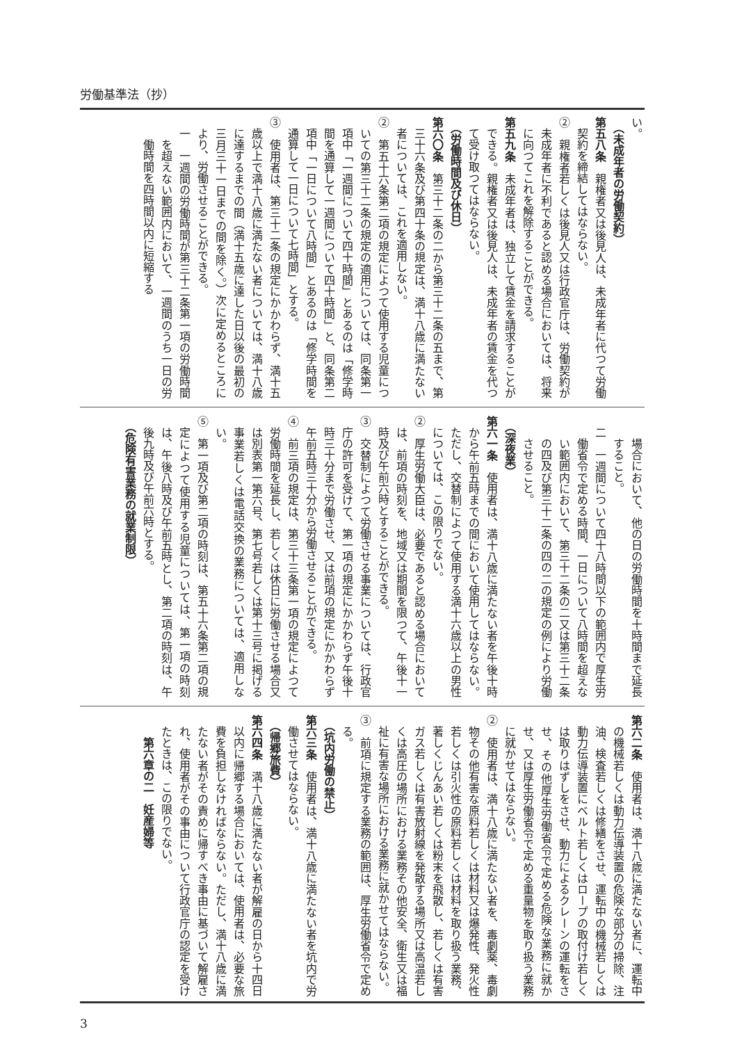労働基準法（抄）
い。
（未成年者の労働契約）
第五八条　親権者又は後見人は、未成年者に代つて労働契約を締結してはならない。
②　親権者若しくは後見人又は行政官庁は、労働契約が未成年者に不利であると認める場合においては、将来に向つてこれを解除することができる。
第五九条　未成年者は、独立して賃金を請求することができる。親権者又は後見人は、未成年者の賃金を代つて受け取つてはならない。
（労働時間及び休日）
第六〇条　第三十二条の二から第三十二条の五まで、第三十六条及び第四十条の規定は、満十八歳に満たない者については、これを適用しない。
②　第五十六条第二項の規定によつて使用する児童についての第三十二条の規定の適用については、同条第一項中「一週間について四十時間」とあるのは「修学時間を通算して一週間について四十時間」と、同条第二項中「一日について八時間」とあるのは「修学時間を通算して一日について七時間」とする。
③　使用者は、第三十二条の規定にかかわらず、満十五歳以上で満十八歳に満たない者については、満十八歳に達するまでの間（満十五歳に達した日以後の最初の三月三十一日までの間を除く。）次に定めるところにより、労働させることができる。
一　一週間の労働時間が第三十二条第一項の労働時間を超えない範囲内において、一週間のうち一日の労働時間を四時間以内に短縮する
場合において、他の日の労働時間を十時間まで延長すること。
二　一週間について四十八時間以下の範囲内で厚生労働省令で定める時間、一日について八時間を超えない範囲内において、第三十二条の二又は第三十二条の四及び第三十二条の四の二の規定の例により労働させること。
（深夜業）
第六一条　使用者は、満十八歳に満たない者を午後十時から午前五時までの間において使用してはならない。ただし、交替制によつて使用する満十六歳以上の男性については、この限りでない。
②　厚生労働大臣は、必要であると認める場合においては、前項の時刻を、地域又は期間を限つて、午後十一時及び午前六時とすることができる。
③　交替制によつて労働させる事業については、行政官庁の許可を受けて、第一項の規定にかかわらず午後十時三十分まで労働させ、又は前項の規定にかかわらず午前五時三十分から労働させることができる。
④　前三項の規定は、第三十三条第一項の規定によつて労働時間を延長し、若しくは休日に労働させる場合又は別表第一第六号、第七号若しくは第十三号に掲げる事業若しくは電話交換の業務については、適用しない。
⑤　第一項及び第二項の時刻は、第五十六条第二項の規定によつて使用する児童については、第一項の時刻は、午後八時及び午前五時とし、第二項の時刻は、午後九時及び午前六時とする。
（危険有害業務の就業制限）
第六二条　使用者は、満十八歳に満たない者に、運転中の機械若しくは動力伝導装置の危険な部分の掃除、注油、検査若しくは修繕をさせ、運転中の機械若しくは動力伝導装置にベルト若しくはロープの取付け若しくは取りはずしをさせ、動力によるクレーンの運転をさせ、その他厚生労働省令で定める危険な業務に就かせ、又は厚生労働省令で定める重量物を取り扱う業務に就かせてはならない。
②　使用者は、満十八歳に満たない者を、毒劇薬、毒劇物その他有害な原料若しくは材料又は爆発性、発火性若しくは引火性の原料若しくは材料を取り扱う業務、著しくじんあい若しくは粉末を飛散し、若しくは有害ガス若しくは有害放射線を発散する場所又は高温若しくは高圧の場所における業務その他安全、衛生又は福祉に有害な場所における業務に就かせてはならない。
③　前項に規定する業務の範囲は、厚生労働省令で定める。
（坑内労働の禁止）
第六三条　使用者は、満十八歳に満たない者を坑内で労働させてはならない。
（帰郷旅費）
第六四条　満十八歳に満たない者が解雇の日から十四日以内に帰郷する場合においては、使用者は、必要な旅費を負担しなければならない。ただし、満十八歳に満たない者がその責めに帰すべき事由に基づいて解雇され、使用者がその事由について行政官庁の認定を受けたときは、この限りでない。
第六章の二　妊産婦等
3